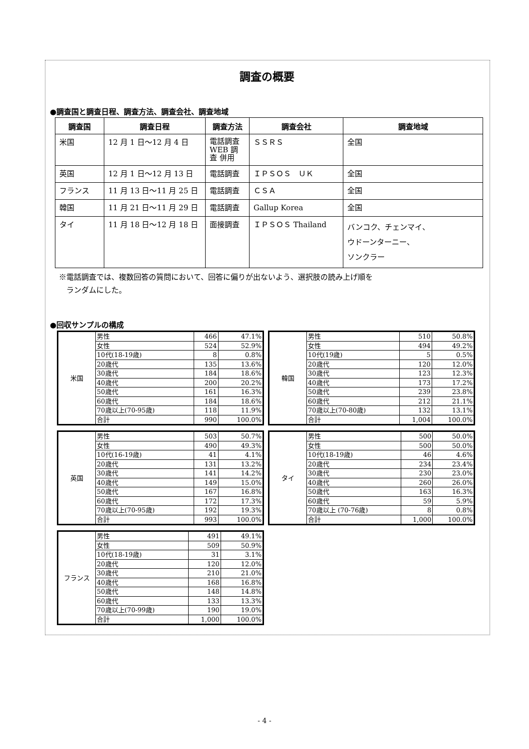調査の概要
●調査国と調査日程、調査方法、調査会社、調査地域
| 調査国 | 調査日程 | 調査方法 | 調査会社 | 調査地域 |
| --- | --- | --- | --- | --- |
| 米国 | 12 月 1 日～12 月 4 日 | 電話調査 WEB 調査 併用 | ＳＳＲＳ | 全国 |
| 英国 | 12 月 1 日～12 月 13 日 | 電話調査 | ＩＰＳＯＳ ＵＫ | 全国 |
| フランス | 11 月 13 日～11 月 25 日 | 電話調査 | ＣＳＡ | 全国 |
| 韓国 | 11 月 21 日～11 月 29 日 | 電話調査 | Gallup Korea | 全国 |
| タイ | 11 月 18 日～12 月 18 日 | 面接調査 | ＩＰＳＯＳ Thailand | バンコク、チェンマイ、 ウドーンターニー、 ソンクラー |
※電話調査では、複数回答の質問において、回答に偏りが出ないよう、選択肢の読み上げ順を
　ランダムにした。
●回収サンプルの構成
| 米国 | 男性 | 466 | 47.1% |
| | 女性 | 524 | 52.9% |
| | 10代(18-19歳) | 8 | 0.8% |
| | 20歳代 | 135 | 13.6% |
| | 30歳代 | 184 | 18.6% |
| | 40歳代 | 200 | 20.2% |
| | 50歳代 | 161 | 16.3% |
| | 60歳代 | 184 | 18.6% |
| | 70歳以上(70-95歳) | 118 | 11.9% |
| | 合計 | 990 | 100.0% |
| 韓国 | 男性 | 510 | 50.8% |
| | 女性 | 494 | 49.2% |
| | 10代(19歳) | 5 | 0.5% |
| | 20歳代 | 120 | 12.0% |
| | 30歳代 | 123 | 12.3% |
| | 40歳代 | 173 | 17.2% |
| | 50歳代 | 239 | 23.8% |
| | 60歳代 | 212 | 21.1% |
| | 70歳以上(70-80歳) | 132 | 13.1% |
| | 合計 | 1,004 | 100.0% |
| 英国 | 男性 | 503 | 50.7% |
| | 女性 | 490 | 49.3% |
| | 10代(16-19歳) | 41 | 4.1% |
| | 20歳代 | 131 | 13.2% |
| | 30歳代 | 141 | 14.2% |
| | 40歳代 | 149 | 15.0% |
| | 50歳代 | 167 | 16.8% |
| | 60歳代 | 172 | 17.3% |
| | 70歳以上(70-95歳) | 192 | 19.3% |
| | 合計 | 993 | 100.0% |
| タイ | 男性 | 500 | 50.0% |
| | 女性 | 500 | 50.0% |
| | 10代(18-19歳) | 46 | 4.6% |
| | 20歳代 | 234 | 23.4% |
| | 30歳代 | 230 | 23.0% |
| | 40歳代 | 260 | 26.0% |
| | 50歳代 | 163 | 16.3% |
| | 60歳代 | 59 | 5.9% |
| | 70歳以上 (70-76歳) | 8 | 0.8% |
| | 合計 | 1,000 | 100.0% |
| フランス | 男性 | 491 | 49.1% |
| | 女性 | 509 | 50.9% |
| | 10代(18-19歳) | 31 | 3.1% |
| | 20歳代 | 120 | 12.0% |
| | 30歳代 | 210 | 21.0% |
| | 40歳代 | 168 | 16.8% |
| | 50歳代 | 148 | 14.8% |
| | 60歳代 | 133 | 13.3% |
| | 70歳以上(70-99歳) | 190 | 19.0% |
| | 合計 | 1,000 | 100.0% |
- 4 -